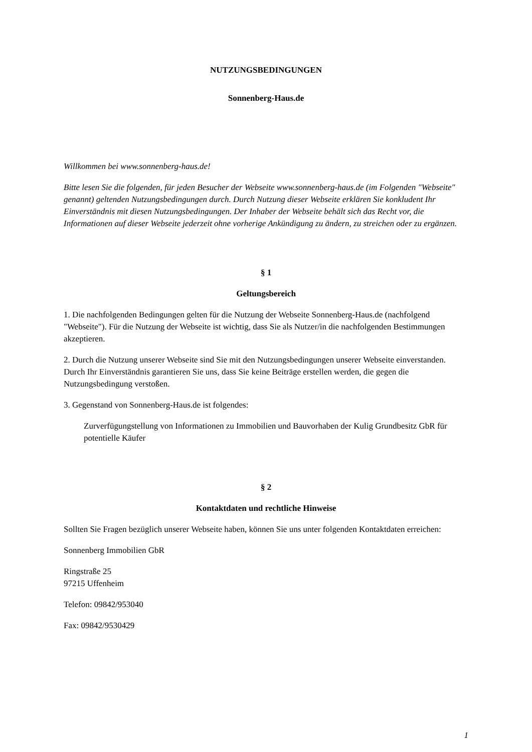NUTZUNGSBEDINGUNGEN
Sonnenberg-Haus.de
Willkommen bei www.sonnenberg-haus.de!
Bitte lesen Sie die folgenden, für jeden Besucher der Webseite www.sonnenberg-haus.de (im Folgenden "Webseite" genannt) geltenden Nutzungsbedingungen durch. Durch Nutzung dieser Webseite erklären Sie konkludent Ihr Einverständnis mit diesen Nutzungsbedingungen. Der Inhaber der Webseite behält sich das Recht vor, die Informationen auf dieser Webseite jederzeit ohne vorherige Ankündigung zu ändern, zu streichen oder zu ergänzen.
§ 1
Geltungsbereich
1. Die nachfolgenden Bedingungen gelten für die Nutzung der Webseite Sonnenberg-Haus.de (nachfolgend "Webseite"). Für die Nutzung der Webseite ist wichtig, dass Sie als Nutzer/in die nachfolgenden Bestimmungen akzeptieren.
2. Durch die Nutzung unserer Webseite sind Sie mit den Nutzungsbedingungen unserer Webseite einverstanden. Durch Ihr Einverständnis garantieren Sie uns, dass Sie keine Beiträge erstellen werden, die gegen die Nutzungsbedingung verstoßen.
3. Gegenstand von Sonnenberg-Haus.de ist folgendes:
Zurverfügungstellung von Informationen zu Immobilien und Bauvorhaben der Kulig Grundbesitz GbR für potentielle Käufer
§ 2
Kontaktdaten und rechtliche Hinweise
Sollten Sie Fragen bezüglich unserer Webseite haben, können Sie uns unter folgenden Kontaktdaten erreichen:
Sonnenberg Immobilien GbR
Ringstraße 25
97215 Uffenheim
Telefon: 09842/953040
Fax: 09842/9530429
1